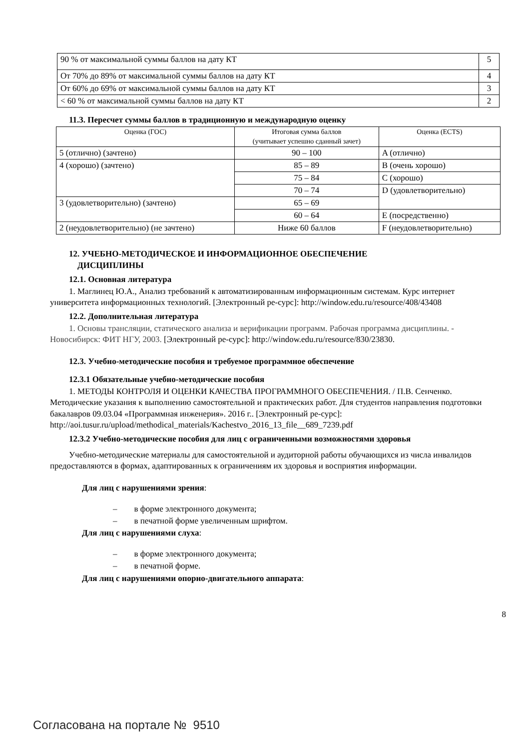| 90 % от максимальной суммы баллов на дату КТ | 5 |
| От 70% до 89% от максимальной суммы баллов на дату КТ | 4 |
| От 60% до 69% от максимальной суммы баллов на дату КТ | 3 |
| < 60 % от максимальной суммы баллов на дату КТ | 2 |
11.3. Пересчет суммы баллов в традиционную и международную оценку
| Оценка (ГОС) | Итоговая сумма баллов (учитывает успешно сданный зачет) | Оценка (ECTS) |
| --- | --- | --- |
| 5 (отлично) (зачтено) | 90 – 100 | A (отлично) |
| 4 (хорошо) (зачтено) | 85 – 89 | B (очень хорошо) |
| | 75 – 84 | C (хорошо) |
| | 70 – 74 | D (удовлетворительно) |
| 3 (удовлетворительно) (зачтено) | 65 – 69 | |
| | 60 – 64 | E (посредственно) |
| 2 (неудовлетворительно) (не зачтено) | Ниже 60 баллов | F (неудовлетворительно) |
12. УЧЕБНО-МЕТОДИЧЕСКОЕ И ИНФОРМАЦИОННОЕ ОБЕСПЕЧЕНИЕ
ДИСЦИПЛИНЫ
12.1. Основная литература
1. Маглинец Ю.А., Анализ требований к автоматизированным информационным системам. Курс интернет университета информационных технологий. [Электронный ре-сурс]: http://window.edu.ru/resource/408/43408
12.2. Дополнительная литература
1. Основы трансляции, статического анализа и верификации программ. Рабочая программа дисциплины. - Новосибирск: ФИТ НГУ, 2003. [Электронный ре-сурс]: http://window.edu.ru/resource/830/23830.
12.3. Учебно-методические пособия и требуемое программное обеспечение
12.3.1 Обязательные учебно-методические пособия
1. МЕТОДЫ КОНТРОЛЯ И ОЦЕНКИ КАЧЕСТВА ПРОГРАММНОГО ОБЕСПЕЧЕНИЯ. / П.В. Сенченко. Методические указания к выполнению самостоятельной и практических работ. Для студентов направления подготовки бакалавров 09.03.04 «Программная инженерия». 2016 г.. [Электронный ре-сурс]: http://aoi.tusur.ru/upload/methodical_materials/Kachestvo_2016_13_file__689_7239.pdf
12.3.2 Учебно-методические пособия для лиц с ограниченными возможностями здоровья
Учебно-методические материалы для самостоятельной и аудиторной работы обучающихся из числа инвалидов предоставляются в формах, адаптированных к ограничениям их здоровья и восприятия информации.
Для лиц с нарушениями зрения:
– в форме электронного документа;
– в печатной форме увеличенным шрифтом.
Для лиц с нарушениями слуха:
– в форме электронного документа;
– в печатной форме.
Для лиц с нарушениями опорно-двигательного аппарата:
8
Согласована на портале № 9510